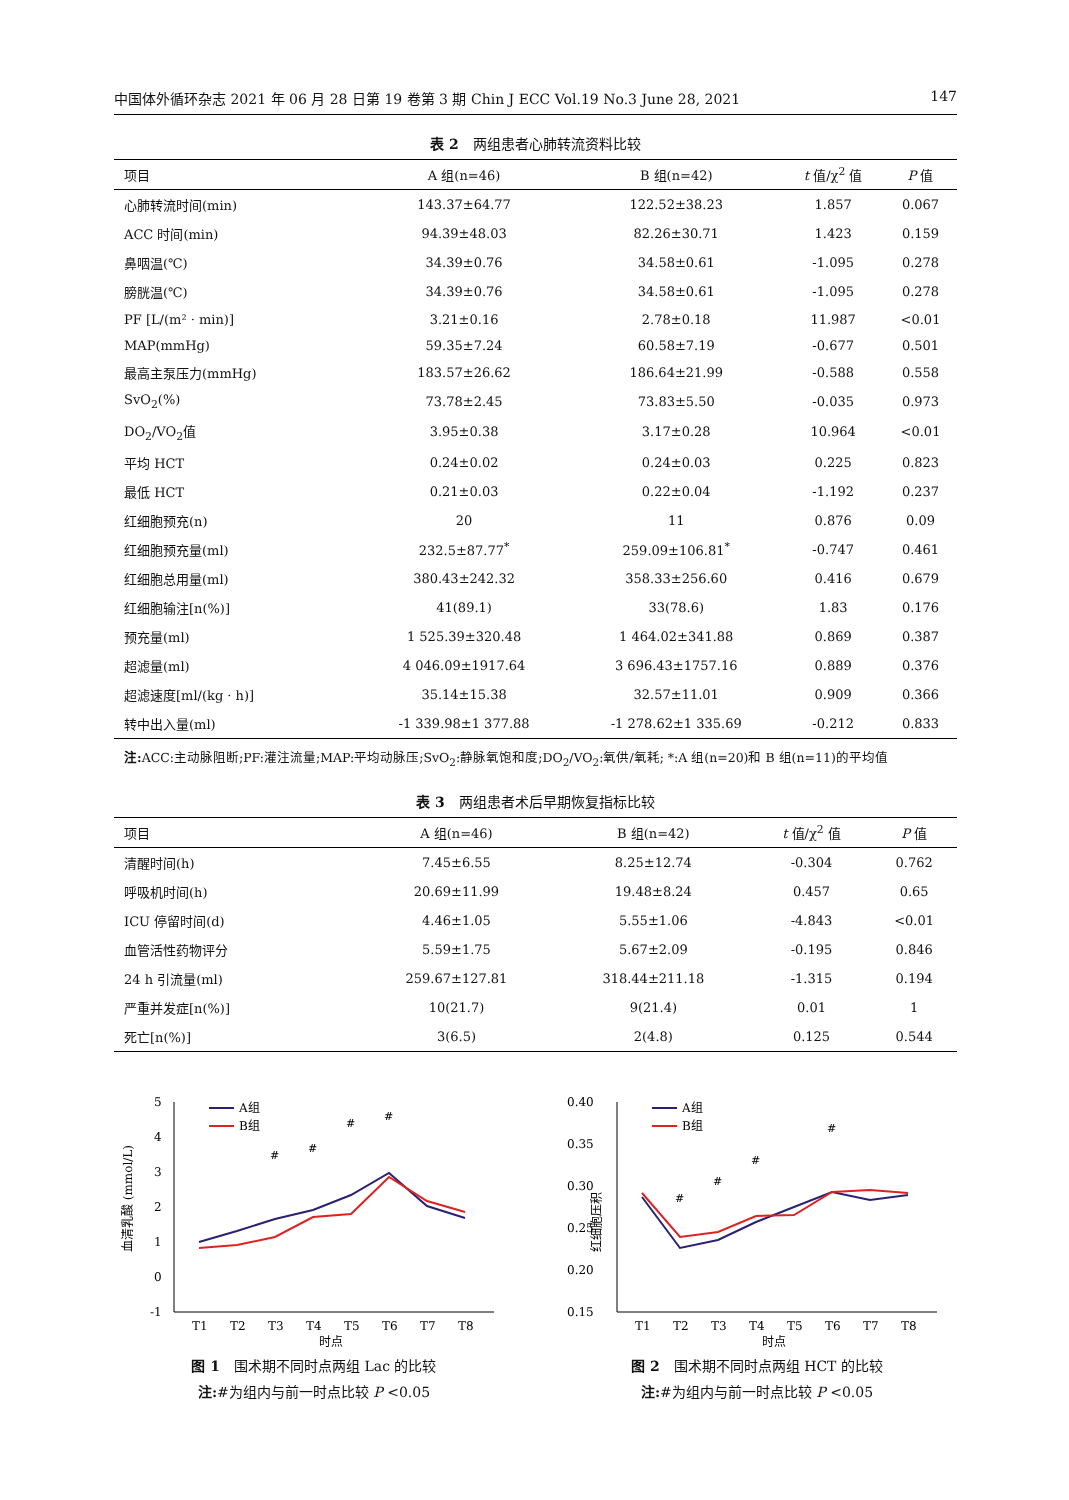中国体外循环杂志 2021 年 06 月 28 日第 19 卷第 3 期 Chin J ECC Vol.19 No.3 June 28, 2021 147
表 2　两组患者心肺转流资料比较
| 项目 | A 组(n=46) | B 组(n=42) | t 值/χ<sup>2</sup> 值 | P 值 |
| --- | --- | --- | --- | --- |
| 心肺转流时间(min) | 143.37±64.77 | 122.52±38.23 | 1.857 | 0.067 |
| ACC 时间(min) | 94.39±48.03 | 82.26±30.71 | 1.423 | 0.159 |
| 鼻咽温(℃) | 34.39±0.76 | 34.58±0.61 | -1.095 | 0.278 |
| 膀胱温(℃) | 34.39±0.76 | 34.58±0.61 | -1.095 | 0.278 |
| PF [L/(m² · min)] | 3.21±0.16 | 2.78±0.18 | 11.987 | <0.01 |
| MAP(mmHg) | 59.35±7.24 | 60.58±7.19 | -0.677 | 0.501 |
| 最高主泵压力(mmHg) | 183.57±26.62 | 186.64±21.99 | -0.588 | 0.558 |
| SvO<sub>2</sub>(%) | 73.78±2.45 | 73.83±5.50 | -0.035 | 0.973 |
| DO<sub>2</sub>/VO<sub>2</sub>值 | 3.95±0.38 | 3.17±0.28 | 10.964 | <0.01 |
| 平均 HCT | 0.24±0.02 | 0.24±0.03 | 0.225 | 0.823 |
| 最低 HCT | 0.21±0.03 | 0.22±0.04 | -1.192 | 0.237 |
| 红细胞预充(n) | 20 | 11 | 0.876 | 0.09 |
| 红细胞预充量(ml) | 232.5±87.77<sup>*</sup> | 259.09±106.81<sup>*</sup> | -0.747 | 0.461 |
| 红细胞总用量(ml) | 380.43±242.32 | 358.33±256.60 | 0.416 | 0.679 |
| 红细胞输注[n(%)] | 41(89.1) | 33(78.6) | 1.83 | 0.176 |
| 预充量(ml) | 1 525.39±320.48 | 1 464.02±341.88 | 0.869 | 0.387 |
| 超滤量(ml) | 4 046.09±1917.64 | 3 696.43±1757.16 | 0.889 | 0.376 |
| 超滤速度[ml/(kg · h)] | 35.14±15.38 | 32.57±11.01 | 0.909 | 0.366 |
| 转中出入量(ml) | -1 339.98±1 377.88 | -1 278.62±1 335.69 | -0.212 | 0.833 |
注: ACC:主动脉阻断;PF:灌注流量;MAP:平均动脉压;SvO<sub>2</sub>:静脉氧饱和度;DO<sub>2</sub>/VO<sub>2</sub>:氧供/氧耗; *:A 组(n=20)和 B 组(n=11)的平均值
表 3　两组患者术后早期恢复指标比较
| 项目 | A 组(n=46) | B 组(n=42) | t 值/χ<sup>2</sup> 值 | P 值 |
| --- | --- | --- | --- | --- |
| 清醒时间(h) | 7.45±6.55 | 8.25±12.74 | -0.304 | 0.762 |
| 呼吸机时间(h) | 20.69±11.99 | 19.48±8.24 | 0.457 | 0.65 |
| ICU 停留时间(d) | 4.46±1.05 | 5.55±1.06 | -4.843 | <0.01 |
| 血管活性药物评分 | 5.59±1.75 | 5.67±2.09 | -0.195 | 0.846 |
| 24 h 引流量(ml) | 259.67±127.81 | 318.44±211.18 | -1.315 | 0.194 |
| 严重并发症[n(%)] | 10(21.7) | 9(21.4) | 0.01 | 1 |
| 死亡[n(%)] | 3(6.5) | 2(4.8) | 0.125 | 0.544 |
5
4
3
2
1
0
-1
血清乳酸 (mmol/L)
#
#
#
#
A组
B组
T1
T2
T3
T4
T5
T6
T7
T8
时点
图 1　围术期不同时点两组 Lac 的比较
注:#为组内与前一时点比较 P <0.05
0.40
0.35
0.30
0.25
0.20
0.15
红细胞压积
#
#
#
#
A组
B组
T1
T2
T3
T4
T5
T6
T7
T8
时点
图 2　围术期不同时点两组 HCT 的比较
注:#为组内与前一时点比较 P <0.05